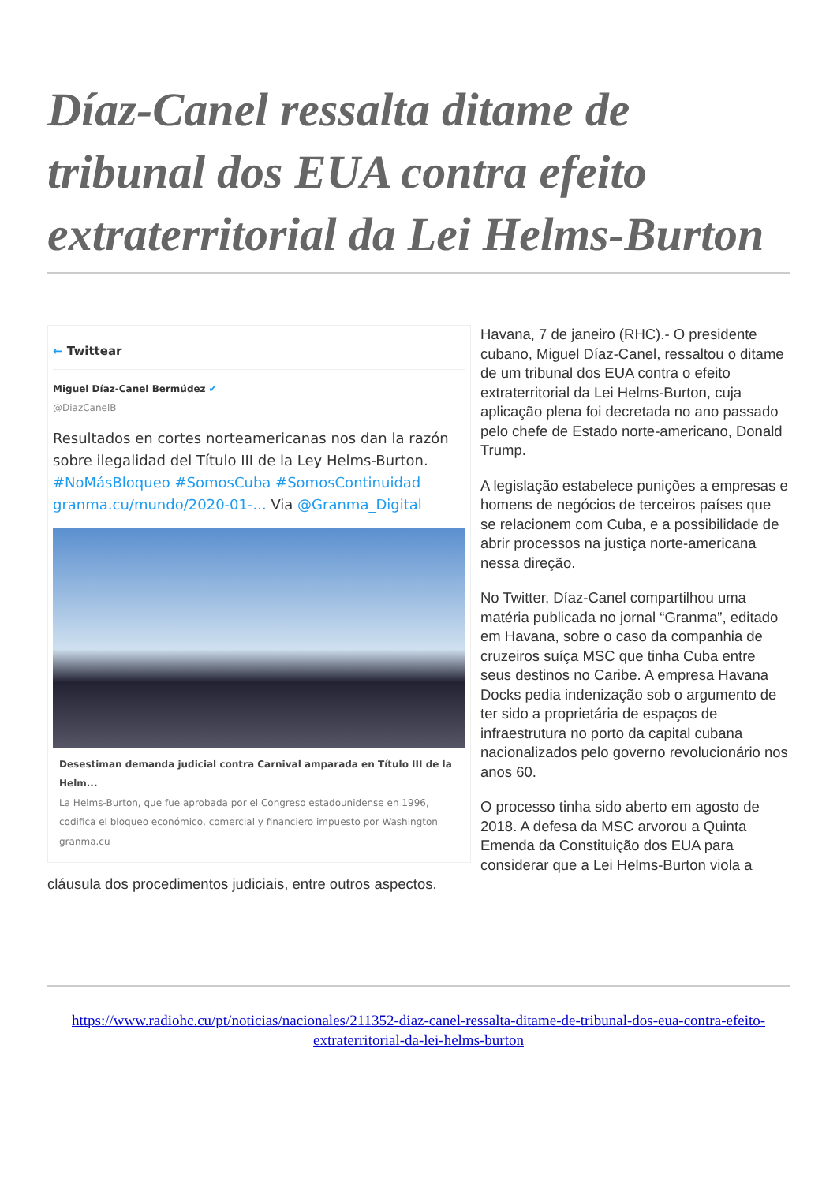Díaz-Canel ressalta ditame de tribunal dos EUA contra efeito extraterritorial da Lei Helms-Burton
← Twittear
Miguel Díaz-Canel Bermúdez ✔
@DiazCanelB
Resultados en cortes norteamericanas nos dan la razón sobre ilegalidad del Título III de la Ley Helms-Burton. #NoMásBloqueo #SomosCuba #SomosContinuidad granma.cu/mundo/2020-01-... Via @Granma_Digital
Desestiman demanda judicial contra Carnival amparada en Título III de la Helm...
La Helms-Burton, que fue aprobada por el Congreso estadounidense en 1996, codifica el bloqueo económico, comercial y financiero impuesto por Washington
granma.cu
Havana, 7 de janeiro (RHC).- O presidente cubano, Miguel Díaz-Canel, ressaltou o ditame de um tribunal dos EUA contra o efeito extraterritorial da Lei Helms-Burton, cuja aplicação plena foi decretada no ano passado pelo chefe de Estado norte-americano, Donald Trump.
A legislação estabelece punições a empresas e homens de negócios de terceiros países que se relacionem com Cuba, e a possibilidade de abrir processos na justiça norte-americana nessa direção.
No Twitter, Díaz-Canel compartilhou uma matéria publicada no jornal “Granma”, editado em Havana, sobre o caso da companhia de cruzeiros suíça MSC que tinha Cuba entre seus destinos no Caribe. A empresa Havana Docks pedia indenização sob o argumento de ter sido a proprietária de espaços de infraestrutura no porto da capital cubana nacionalizados pelo governo revolucionário nos anos 60.
O processo tinha sido aberto em agosto de 2018. A defesa da MSC arvorou a Quinta Emenda da Constituição dos EUA para considerar que a Lei Helms-Burton viola a cláusula dos procedimentos judiciais, entre outros aspectos.
https://www.radiohc.cu/pt/noticias/nacionales/211352-diaz-canel-ressalta-ditame-de-tribunal-dos-eua-contra-efeito-extraterritorial-da-lei-helms-burton